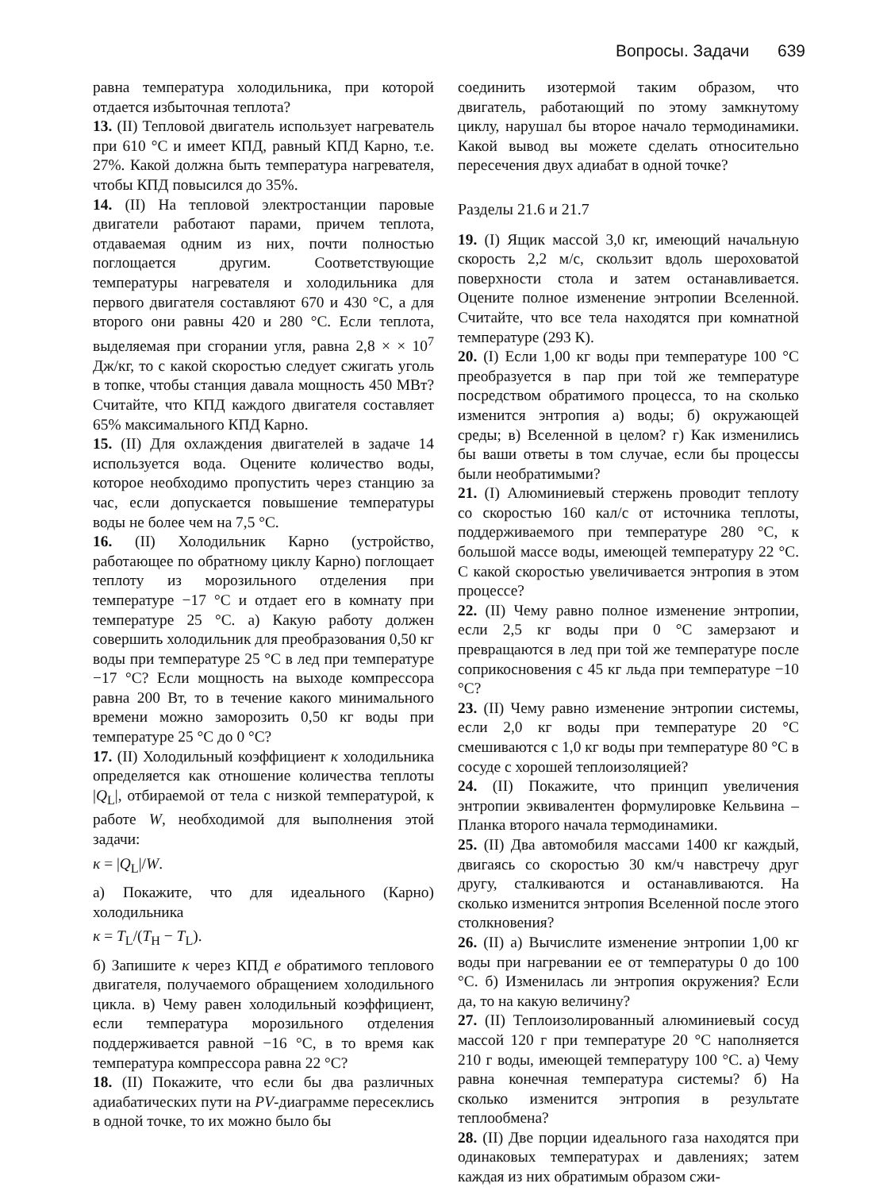Вопросы. Задачи 639
равна температура холодильника, при которой отдается избыточная теплота?
13. (II) Тепловой двигатель использует нагреватель при 610 °С и имеет КПД, равный КПД Карно, т.е. 27%. Какой должна быть температура нагревателя, чтобы КПД повысился до 35%.
14. (II) На тепловой электростанции паровые двигатели работают парами, причем теплота, отдаваемая одним из них, почти полностью поглощается другим. Соответствующие температуры нагревателя и холодильника для первого двигателя составляют 670 и 430 °С, а для второго они равны 420 и 280 °С. Если теплота, выделяемая при сгорании угля, равна 2,8 × × 10<sup>7</sup> Дж/кг, то с какой скоростью следует сжигать уголь в топке, чтобы станция давала мощность 450 МВт? Считайте, что КПД каждого двигателя составляет 65% максимального КПД Карно.
15. (II) Для охлаждения двигателей в задаче 14 используется вода. Оцените количество воды, которое необходимо пропустить через станцию за час, если допускается повышение температуры воды не более чем на 7,5 °С.
16. (II) Холодильник Карно (устройство, работающее по обратному циклу Карно) поглощает теплоту из морозильного отделения при температуре −17 °С и отдает его в комнату при температуре 25 °С. а) Какую работу должен совершить холодильник для преобразования 0,50 кг воды при температуре 25 °С в лед при температуре −17 °С? Если мощность на выходе компрессора равна 200 Вт, то в течение какого минимального времени можно заморозить 0,50 кг воды при температуре 25 °С до 0 °С?
17. (II) Холодильный коэффициент κ холодильника определяется как отношение количества теплоты |Q<sub>L</sub>|, отбираемой от тела с низкой температурой, к работе W, необходимой для выполнения этой задачи:
κ = |Q<sub>L</sub>|/W.
а) Покажите, что для идеального (Карно) холодильника
κ = T<sub>L</sub>/(T<sub>H</sub> − T<sub>L</sub>).
б) Запишите κ через КПД e обратимого теплового двигателя, получаемого обращением холодильного цикла. в) Чему равен холодильный коэффициент, если температура морозильного отделения поддерживается равной −16 °С, в то время как температура компрессора равна 22 °С?
18. (II) Покажите, что если бы два различных адиабатических пути на PV-диаграмме пересеклись в одной точке, то их можно было бы
соединить изотермой таким образом, что двигатель, работающий по этому замкнутому циклу, нарушал бы второе начало термодинамики. Какой вывод вы можете сделать относительно пересечения двух адиабат в одной точке?
Разделы 21.6 и 21.7
19. (I) Ящик массой 3,0 кг, имеющий начальную скорость 2,2 м/с, скользит вдоль шероховатой поверхности стола и затем останавливается. Оцените полное изменение энтропии Вселенной. Считайте, что все тела находятся при комнатной температуре (293 К).
20. (I) Если 1,00 кг воды при температуре 100 °С преобразуется в пар при той же температуре посредством обратимого процесса, то на сколько изменится энтропия а) воды; б) окружающей среды; в) Вселенной в целом? г) Как изменились бы ваши ответы в том случае, если бы процессы были необратимыми?
21. (I) Алюминиевый стержень проводит теплоту со скоростью 160 кал/с от источника теплоты, поддерживаемого при температуре 280 °С, к большой массе воды, имеющей температуру 22 °С. С какой скоростью увеличивается энтропия в этом процессе?
22. (II) Чему равно полное изменение энтропии, если 2,5 кг воды при 0 °С замерзают и превращаются в лед при той же температуре после соприкосновения с 45 кг льда при температуре −10 °С?
23. (II) Чему равно изменение энтропии системы, если 2,0 кг воды при температуре 20 °С смешиваются с 1,0 кг воды при температуре 80 °С в сосуде с хорошей теплоизоляцией?
24. (II) Покажите, что принцип увеличения энтропии эквивалентен формулировке Кельвина – Планка второго начала термодинамики.
25. (II) Два автомобиля массами 1400 кг каждый, двигаясь со скоростью 30 км/ч навстречу друг другу, сталкиваются и останавливаются. На сколько изменится энтропия Вселенной после этого столкновения?
26. (II) а) Вычислите изменение энтропии 1,00 кг воды при нагревании ее от температуры 0 до 100 °С. б) Изменилась ли энтропия окружения? Если да, то на какую величину?
27. (II) Теплоизолированный алюминиевый сосуд массой 120 г при температуре 20 °С наполняется 210 г воды, имеющей температуру 100 °С. а) Чему равна конечная температура системы? б) На сколько изменится энтропия в результате теплообмена?
28. (II) Две порции идеального газа находятся при одинаковых температурах и давлениях; затем каждая из них обратимым образом сжи-